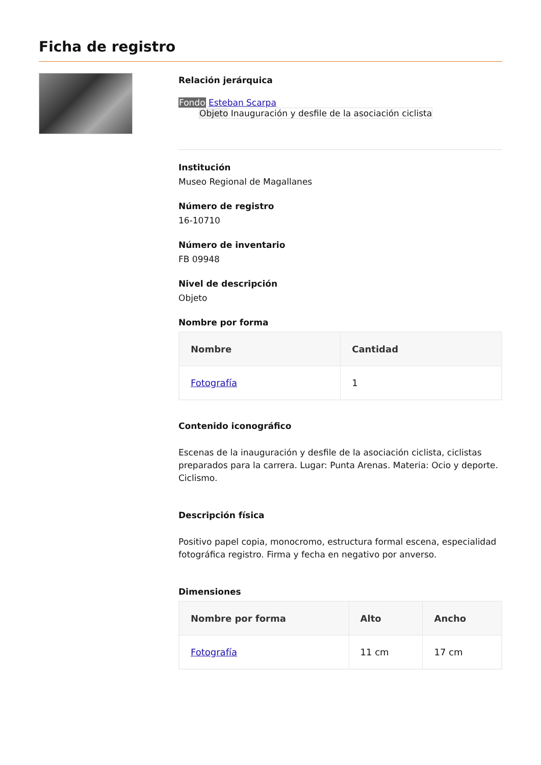Ficha de registro
Relación jerárquica
Fondo Esteban Scarpa
Objeto Inauguración y desfile de la asociación ciclista
Institución
Museo Regional de Magallanes
Número de registro
16-10710
Número de inventario
FB 09948
Nivel de descripción
Objeto
Nombre por forma
| Nombre | Cantidad |
| --- | --- |
| Fotografía | 1 |
Contenido iconográfico
Escenas de la inauguración y desfile de la asociación ciclista, ciclistas preparados para la carrera. Lugar: Punta Arenas. Materia: Ocio y deporte. Ciclismo.
Descripción física
Positivo papel copia, monocromo, estructura formal escena, especialidad fotográfica registro. Firma y fecha en negativo por anverso.
Dimensiones
| Nombre por forma | Alto | Ancho |
| --- | --- | --- |
| Fotografía | 11 cm | 17 cm |